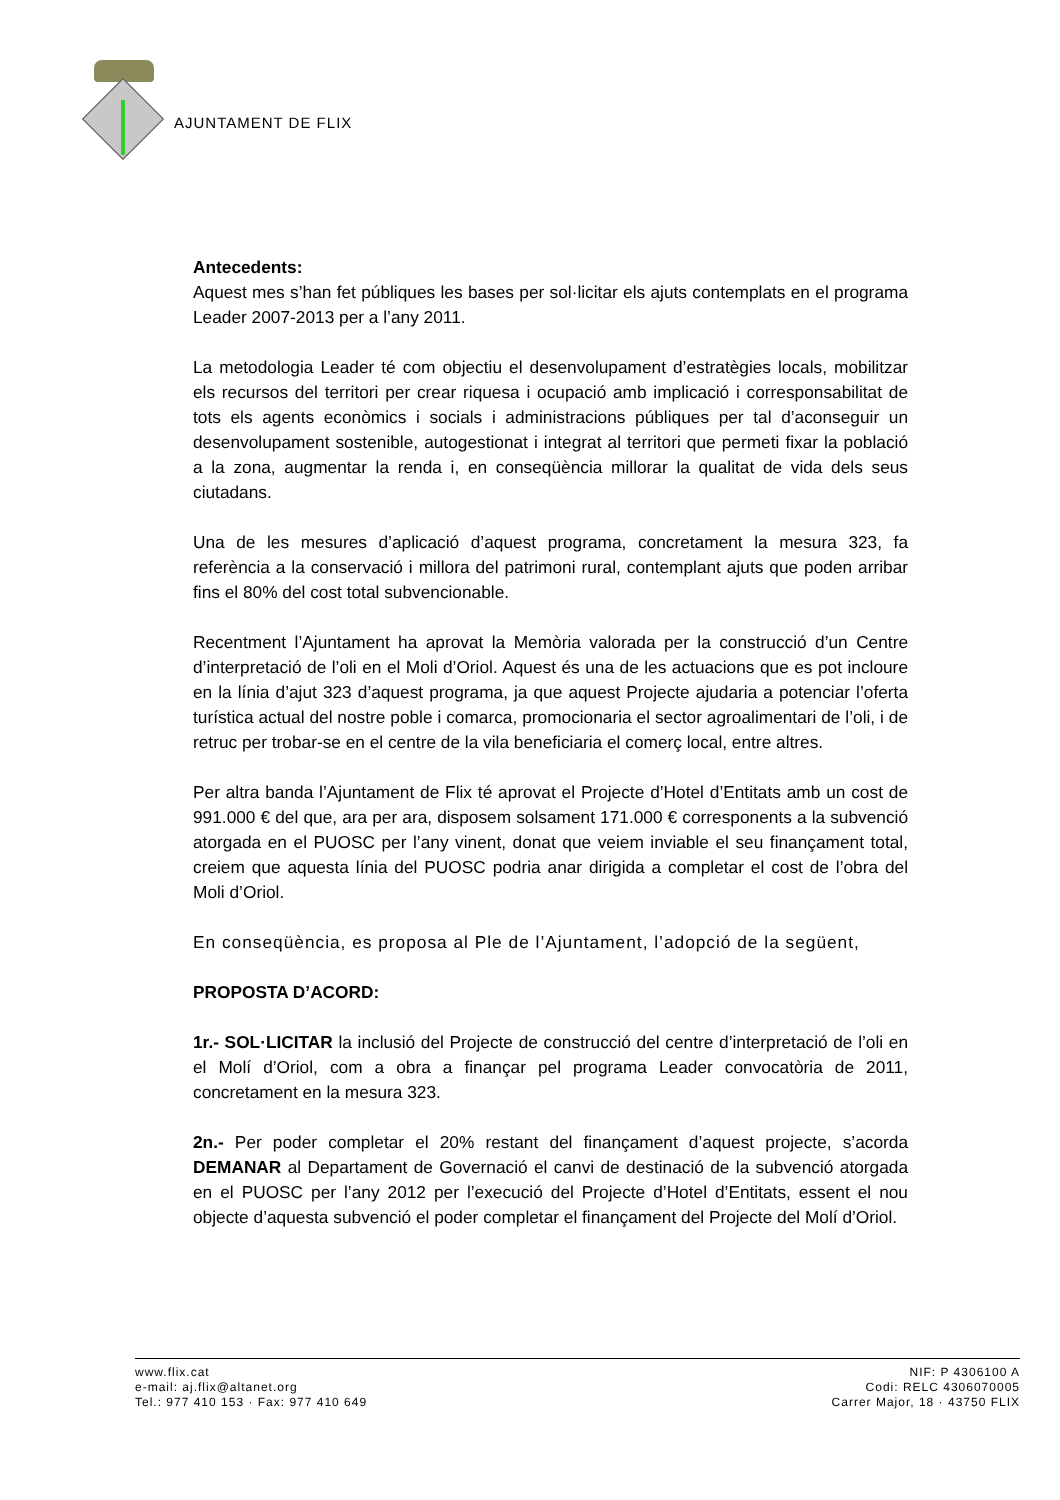AJUNTAMENT DE FLIX
Antecedents:
Aquest mes s’han fet públiques les bases per sol·licitar els ajuts contemplats en el programa Leader 2007-2013 per a l’any 2011.
La metodologia Leader té com objectiu el desenvolupament d’estratègies locals, mobilitzar els recursos del territori per crear riquesa i ocupació amb implicació i corresponsabilitat de tots els agents econòmics i socials i administracions públiques per tal d’aconseguir un desenvolupament sostenible, autogestionat i integrat al territori que permeti fixar la població a la zona, augmentar la renda i, en conseqüència millorar la qualitat de vida dels seus ciutadans.
Una de les mesures d’aplicació d’aquest programa, concretament la mesura 323, fa referència a la conservació i millora del patrimoni rural, contemplant ajuts que poden arribar fins el 80% del cost total subvencionable.
Recentment l’Ajuntament ha aprovat la Memòria valorada per la construcció d’un Centre d’interpretació de l’oli en el Moli d’Oriol. Aquest és una de les actuacions que es pot incloure en la línia d’ajut 323 d’aquest programa, ja que aquest Projecte ajudaria a potenciar l’oferta turística actual del nostre poble i comarca, promocionaria el sector agroalimentari de l’oli, i de retruc per trobar-se en el centre de la vila beneficiaria el comerç local, entre altres.
Per altra banda l’Ajuntament de Flix té aprovat el Projecte d’Hotel d’Entitats amb un cost de 991.000 € del que, ara per ara, disposem solsament 171.000 € corresponents a la subvenció atorgada en el PUOSC per l’any vinent, donat que veiem inviable el seu finançament total, creiem que aquesta línia del PUOSC podria anar dirigida a completar el cost de l’obra del Moli d’Oriol.
En conseqüència, es proposa al Ple de l’Ajuntament, l’adopció de la següent,
PROPOSTA D’ACORD:
1r.- SOL·LICITAR la inclusió del Projecte de construcció del centre d’interpretació de l’oli en el Molí d’Oriol, com a obra a finançar pel programa Leader convocatòria de 2011, concretament en la mesura 323.
2n.- Per poder completar el 20% restant del finançament d’aquest projecte, s’acorda DEMANAR al Departament de Governació el canvi de destinació de la subvenció atorgada en el PUOSC per l’any 2012 per l’execució del Projecte d’Hotel d’Entitats, essent el nou objecte d’aquesta subvenció el poder completar el finançament del Projecte del Molí d’Oriol.
www.flix.cat
e-mail: aj.flix@altanet.org
Tel.: 977 410 153 · Fax: 977 410 649
NIF: P 4306100 A
Codi: RELC 4306070005
Carrer Major, 18 · 43750 FLIX